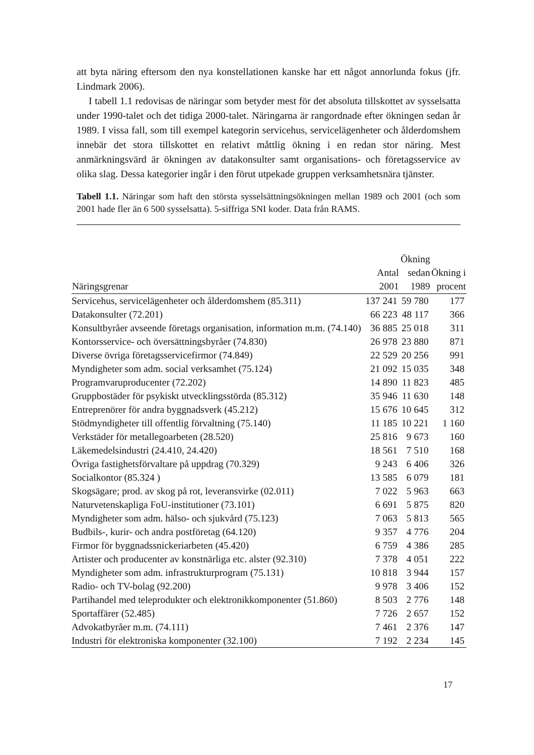att byta näring eftersom den nya konstellationen kanske har ett något annorlunda fokus (jfr. Lindmark 2006).
I tabell 1.1 redovisas de näringar som betyder mest för det absoluta tillskottet av sysselsatta under 1990-talet och det tidiga 2000-talet. Näringarna är rang­ordnade efter ökningen sedan år 1989. I vissa fall, som till exempel kategorin servicehus, servicelägenheter och ålderdomshem innebär det stora tillskottet en relativt måttlig ökning i en redan stor näring. Mest anmärkningsvärd är ökningen av datakonsulter samt organisations- och företagsservice av olika slag. Dessa kategorier ingår i den förut utpekade gruppen verksamhetsnära tjänster.
Tabell 1.1. Näringar som haft den största sysselsättningsökningen mellan 1989 och 2001 (och som 2001 hade fler än 6 500 sysselsatta). 5-siffriga SNI koder. Data från RAMS.
| Näringsgrenar | Antal 2001 | Ökning sedan 1989 | Ökning i procent |
| --- | --- | --- | --- |
| Servicehus, servicelägenheter och ålderdomshem (85.311) | 137 241 | 59 780 | 177 |
| Datakonsulter (72.201) | 66 223 | 48 117 | 366 |
| Konsultbyråer avseende företags organisation, information m.m. (74.140) | 36 885 | 25 018 | 311 |
| Kontorsservice- och översättningsbyråer (74.830) | 26 978 | 23 880 | 871 |
| Diverse övriga företagsservicefirmor (74.849) | 22 529 | 20 256 | 991 |
| Myndigheter som adm. social verksamhet (75.124) | 21 092 | 15 035 | 348 |
| Programvaruproducenter (72.202) | 14 890 | 11 823 | 485 |
| Gruppbostäder för psykiskt utvecklingsstörda (85.312) | 35 946 | 11 630 | 148 |
| Entreprenörer för andra byggnadsverk (45.212) | 15 676 | 10 645 | 312 |
| Stödmyndigheter till offentlig förvaltning (75.140) | 11 185 | 10 221 | 1 160 |
| Verkstäder för metallegoarbeten (28.520) | 25 816 | 9 673 | 160 |
| Läkemedelsindustri (24.410, 24.420) | 18 561 | 7 510 | 168 |
| Övriga fastighetsförvaltare på uppdrag (70.329) | 9 243 | 6 406 | 326 |
| Socialkontor (85.324 ) | 13 585 | 6 079 | 181 |
| Skogsägare; prod. av skog på rot, leveransvirke (02.011) | 7 022 | 5 963 | 663 |
| Naturvetenskapliga FoU-institutioner (73.101) | 6 691 | 5 875 | 820 |
| Myndigheter som adm. hälso- och sjukvård (75.123) | 7 063 | 5 813 | 565 |
| Budbils-, kurir- och andra postföretag (64.120) | 9 357 | 4 776 | 204 |
| Firmor för byggnadssnickeriarbeten (45.420) | 6 759 | 4 386 | 285 |
| Artister och producenter av konstnärliga etc. alster (92.310) | 7 378 | 4 051 | 222 |
| Myndigheter som adm. infrastrukturprogram (75.131) | 10 818 | 3 944 | 157 |
| Radio- och TV-bolag (92.200) | 9 978 | 3 406 | 152 |
| Partihandel med teleprodukter och elektronikkomponenter (51.860) | 8 503 | 2 776 | 148 |
| Sportaffärer (52.485) | 7 726 | 2 657 | 152 |
| Advokatbyråer m.m. (74.111) | 7 461 | 2 376 | 147 |
| Industri för elektroniska komponenter (32.100) | 7 192 | 2 234 | 145 |
17